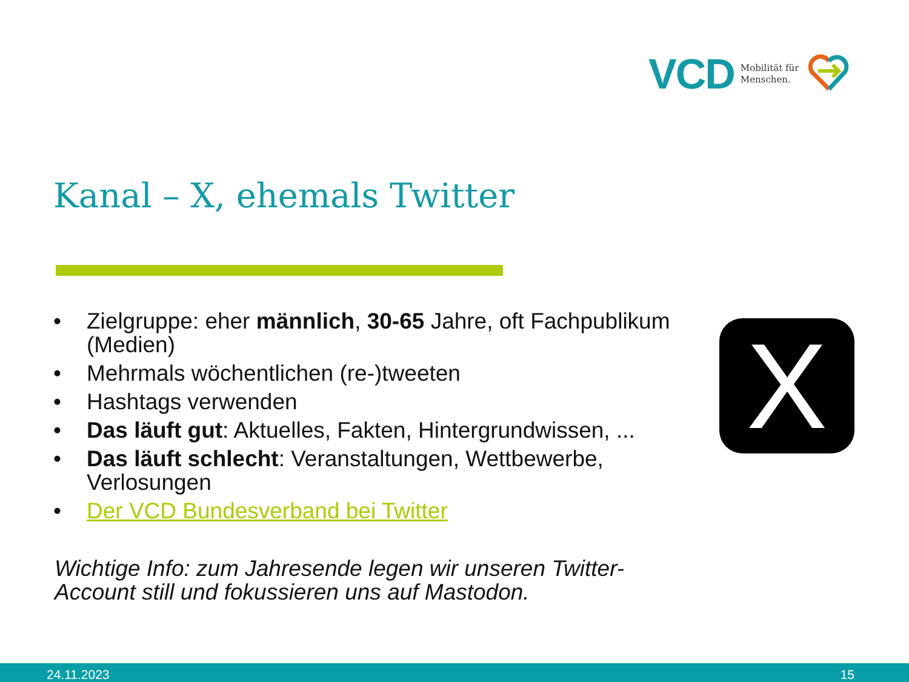VCD Mobilität für
Menschen.
Kanal – X, ehemals Twitter
• Zielgruppe: eher männlich, 30-65 Jahre, oft Fachpublikum (Medien)
• Mehrmals wöchentlichen (re-)tweeten
• Hashtags verwenden
• Das läuft gut: Aktuelles, Fakten, Hintergrundwissen, ...
• Das läuft schlecht: Veranstaltungen, Wettbewerbe, Verlosungen
• Der VCD Bundesverband bei Twitter
Wichtige Info: zum Jahresende legen wir unseren Twitter-Account still und fokussieren uns auf Mastodon.
X
24.11.2023 15